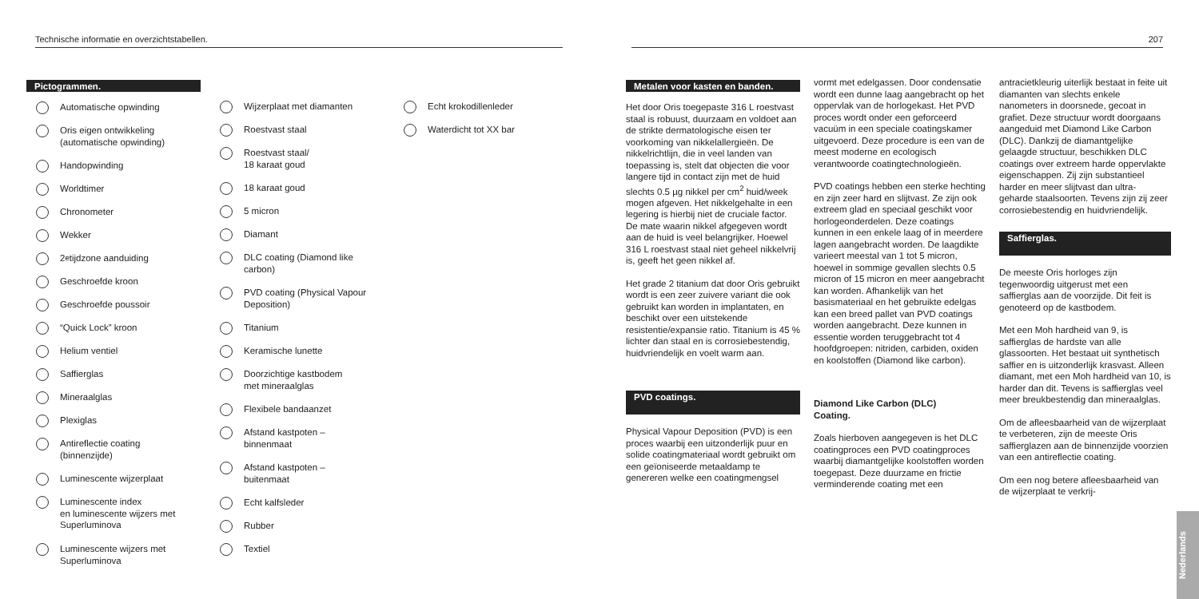Technische informatie en overzichtstabellen.
Pictogrammen.
Automatische opwinding
Oris eigen ontwikkeling
(automatische opwinding)
Handopwinding
Worldtimer
Chronometer
Wekker
2<sup>e</sup> tijdzone aanduiding
Geschroefde kroon
Geschroefde poussoir
“Quick Lock” kroon
Helium ventiel
Saffierglas
Mineraalglas
Plexiglas
Antireflectie coating
(binnenzijde)
Luminescente wijzerplaat
Luminescente index
en luminescente wijzers met
Superluminova
Luminescente wijzers met
Superluminova
Wijzerplaat met diamanten
Roestvast staal
Roestvast staal/
18 karaat goud
18 karaat goud
5 micron
Diamant
DLC coating (Diamond like
carbon)
PVD coating (Physical Vapour
Deposition)
Titanium
Keramische lunette
Doorzichtige kastbodem
met mineraalglas
Flexibele bandaanzet
Afstand kastpoten –
binnenmaat
Afstand kastpoten –
buitenmaat
Echt kalfsleder
Rubber
Textiel
Echt krokodillenleder
Waterdicht tot XX bar
207
Metalen voor kasten en banden.
Het door Oris toegepaste 316 L roestvast staal is robuust, duurzaam en voldoet aan de strikte dermatologische eisen ter voorkoming van nikkelallergieën. De nikkelrichtlijn, die in veel landen van toepassing is, stelt dat objecten die voor langere tijd in contact zijn met de huid slechts 0.5 µg nikkel per cm<sup>2</sup> huid/week mogen afgeven. Het nikkelgehalte in een legering is hierbij niet de cruciale factor. De mate waarin nikkel afgegeven wordt aan de huid is veel belangrijker. Hoewel 316 L roestvast staal niet geheel nikkelvrij is, geeft het geen nikkel af.
Het grade 2 titanium dat door Oris gebruikt wordt is een zeer zuivere variant die ook gebruikt kan worden in implantaten, en beschikt over een uitstekende resistentie/expansie ratio. Titanium is 45 % lichter dan staal en is corrosiebestendig, huidvriendelijk en voelt warm aan.
PVD coatings.
Physical Vapour Deposition (PVD) is een proces waarbij een uitzonderlijk puur en solide coatingmateriaal wordt gebruikt om een geïoniseerde metaaldamp te genereren welke een coatingmengsel
vormt met edelgassen. Door condensatie wordt een dunne laag aangebracht op het oppervlak van de horlogekast. Het PVD proces wordt onder een geforceerd vacuüm in een speciale coatingskamer uitgevoerd. Deze procedure is een van de meest moderne en ecologisch verantwoorde coatingtechnologieën.
PVD coatings hebben een sterke hechting en zijn zeer hard en slijtvast. Ze zijn ook extreem glad en speciaal geschikt voor horlogeonderdelen. Deze coatings kunnen in een enkele laag of in meerdere lagen aangebracht worden. De laagdikte varieert meestal van 1 tot 5 micron, hoewel in sommige gevallen slechts 0.5 micron of 15 micron en meer aangebracht kan worden. Afhankelijk van het basismateriaal en het gebruikte edelgas kan een breed pallet van PVD coatings worden aangebracht. Deze kunnen in essentie worden teruggebracht tot 4 hoofdgroepen: nitriden, carbiden, oxiden en koolstoffen (Diamond like carbon).
Diamond Like Carbon (DLC)
Coating.
Zoals hierboven aangegeven is het DLC coatingproces een PVD coatingproces waarbij diamantgelijke koolstoffen worden toegepast. Deze duurzame en frictie verminderende coating met een
antracietkleurig uiterlijk bestaat in feite uit diamanten van slechts enkele nanometers in doorsnede, gecoat in grafiet. Deze structuur wordt doorgaans aangeduid met Diamond Like Carbon (DLC). Dankzij de diamantgelijke gelaagde structuur, beschikken DLC coatings over extreem harde oppervlakte eigenschappen. Zij zijn substantieel harder en meer slijtvast dan ultra- geharde staalsoorten. Tevens zijn zij zeer corrosiebestendig en huidvriendelijk.
Saffierglas.
De meeste Oris horloges zijn tegenwoordig uitgerust met een saffierglas aan de voorzijde. Dit feit is genoteerd op de kastbodem.
Met een Moh hardheid van 9, is saffierglas de hardste van alle glassoorten. Het bestaat uit synthetisch saffier en is uitzonderlijk krasvast. Alleen diamant, met een Moh hardheid van 10, is harder dan dit. Tevens is saffierglas veel meer breukbestendig dan mineraalglas.
Om de afleesbaarheid van de wijzerplaat te verbeteren, zijn de meeste Oris saffierglazen aan de binnenzijde voorzien van een antireflectie coating.
Om een nog betere afleesbaarheid van de wijzerplaat te verkrij-
Nederlands